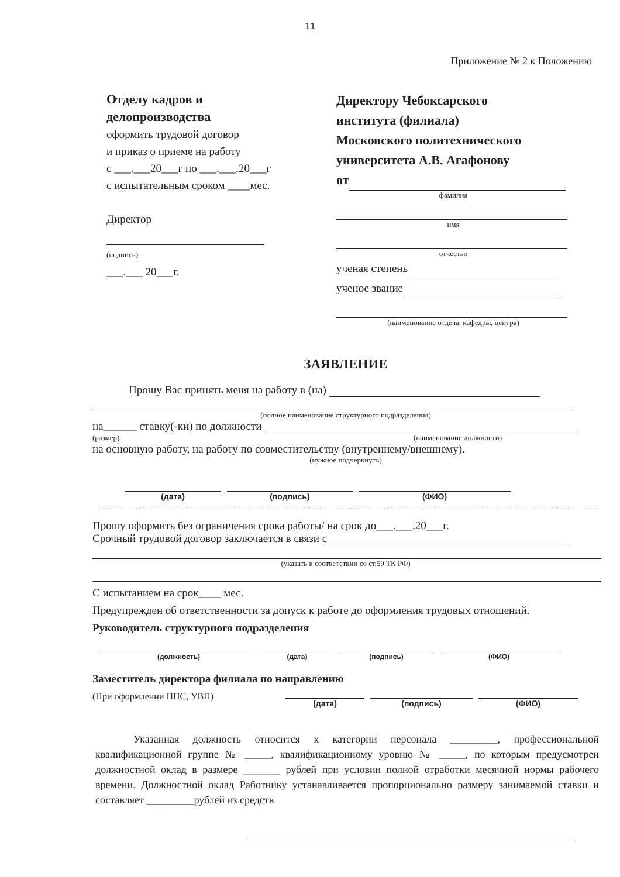11
Приложение № 2 к Положению
Отделу кадров и
делопроизводства
оформить трудовой договор
и приказ о приеме на работу
с ___.___20___г по ___.___.20___г
с испытательным сроком ____мес.
Директор
(подпись)
___.___ 20___г.
Директору Чебоксарского
института (филиала)
Московского политехнического
университета А.В. Агафонову
от
фамилия
имя
отчество
ученая степень
ученое звание
(наименование отдела, кафедры, центра)
ЗАЯВЛЕНИЕ
Прошу Вас принять меня на работу в (на)
(полное наименование структурного подразделения)
на______ ставку(-ки) по должности
(размер) (наименование должности)
на основную работу, на работу по совместительству (внутреннему/внешнему).
(нужное подчеркнуть)
(дата) (подпись) (ФИО)
Прошу оформить без ограничения срока работы/ на срок до___.___.20___г.
Срочный трудовой договор заключается в связи с
(указать в соответствии со ст.59 ТК РФ)
С испытанием на срок____ мес.
Предупрежден об ответственности за допуск к работе до оформления трудовых отношений.
Руководитель структурного подразделения
(должность) (дата) (подпись) (ФИО)
Заместитель директора филиала по направлению
(При оформлении ППС, УВП)
(дата) (подпись) (ФИО)
Указанная должность относится к категории персонала _________, профессиональной квалификационной группе № _____, квалификационному уровню № _____, по которым предусмотрен должностной оклад в размере _______ рублей при условии полной отработки месячной нормы рабочего времени. Должностной оклад Работнику устанавливается пропорционально размеру занимаемой ставки и составляет _________рублей из средств